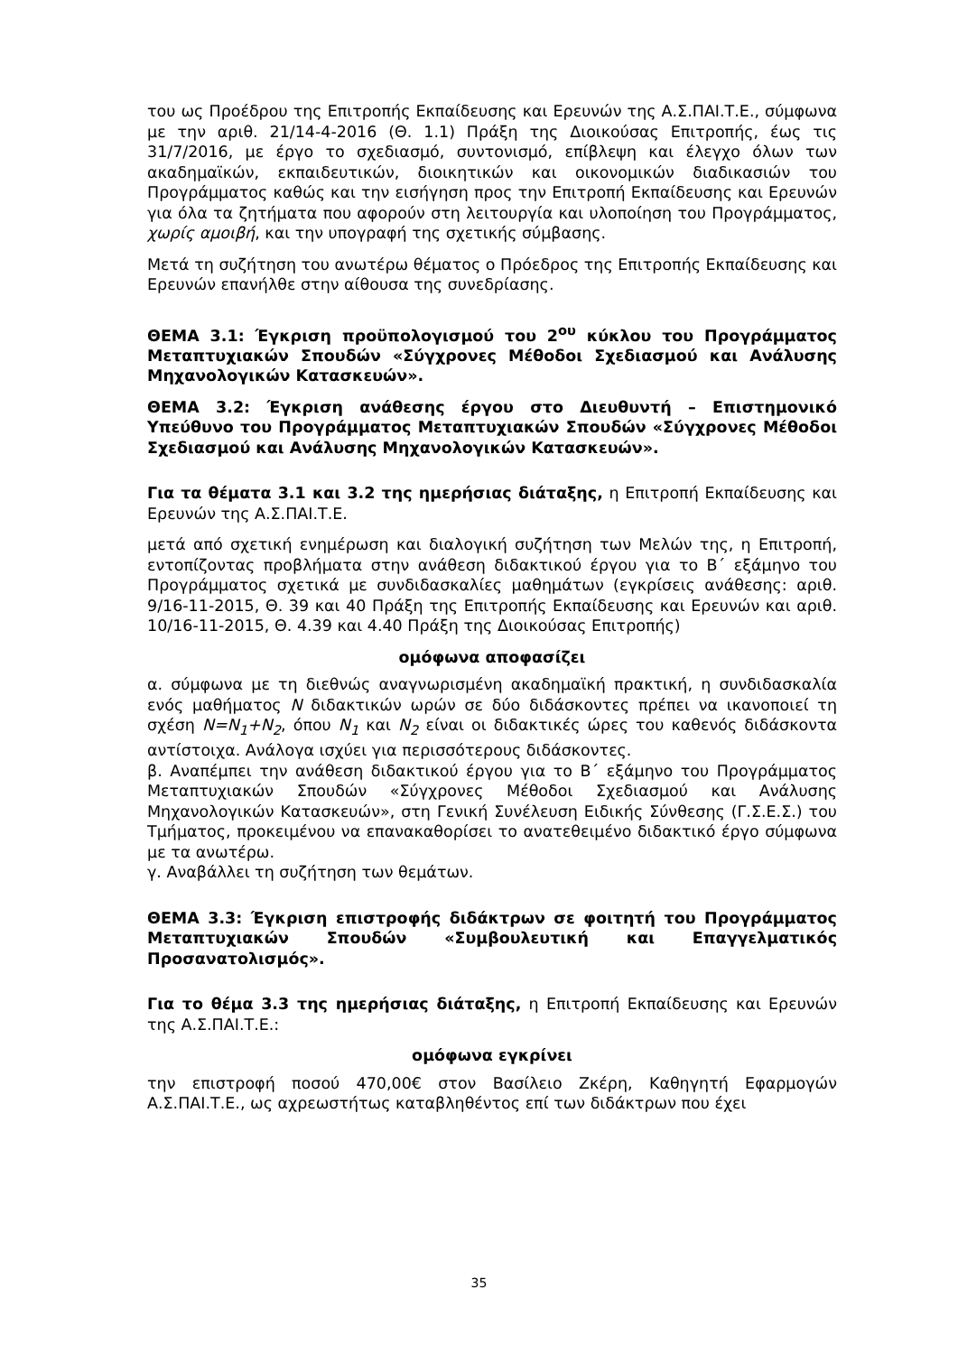του ως Προέδρου της Επιτροπής Εκπαίδευσης και Ερευνών της Α.Σ.ΠΑΙ.Τ.Ε., σύμφωνα με την αριθ. 21/14-4-2016 (Θ. 1.1) Πράξη της Διοικούσας Επιτροπής, έως τις 31/7/2016, με έργο το σχεδιασμό, συντονισμό, επίβλεψη και έλεγχο όλων των ακαδημαϊκών, εκπαιδευτικών, διοικητικών και οικονομικών διαδικασιών του Προγράμματος καθώς και την εισήγηση προς την Επιτροπή Εκπαίδευσης και Ερευνών για όλα τα ζητήματα που αφορούν στη λειτουργία και υλοποίηση του Προγράμματος, χωρίς αμοιβή, και την υπογραφή της σχετικής σύμβασης.
Μετά τη συζήτηση του ανωτέρω θέματος ο Πρόεδρος της Επιτροπής Εκπαίδευσης και Ερευνών επανήλθε στην αίθουσα της συνεδρίασης.
ΘΕΜΑ 3.1: Έγκριση προϋπολογισμού του 2<sup>ου</sup> κύκλου του Προγράμματος Μεταπτυχιακών Σπουδών «Σύγχρονες Μέθοδοι Σχεδιασμού και Ανάλυσης Μηχανολογικών Κατασκευών».
ΘΕΜΑ 3.2: Έγκριση ανάθεσης έργου στο Διευθυντή – Επιστημονικό Υπεύθυνο του Προγράμματος Μεταπτυχιακών Σπουδών «Σύγχρονες Μέθοδοι Σχεδιασμού και Ανάλυσης Μηχανολογικών Κατασκευών».
Για τα θέματα 3.1 και 3.2 της ημερήσιας διάταξης, η Επιτροπή Εκπαίδευσης και Ερευνών της Α.Σ.ΠΑΙ.Τ.Ε.
μετά από σχετική ενημέρωση και διαλογική συζήτηση των Μελών της, η Επιτροπή, εντοπίζοντας προβλήματα στην ανάθεση διδακτικού έργου για το Β΄ εξάμηνο του Προγράμματος σχετικά με συνδιδασκαλίες μαθημάτων (εγκρίσεις ανάθεσης: αριθ. 9/16-11-2015, Θ. 39 και 40 Πράξη της Επιτροπής Εκπαίδευσης και Ερευνών και αριθ. 10/16-11-2015, Θ. 4.39 και 4.40 Πράξη της Διοικούσας Επιτροπής)
ομόφωνα αποφασίζει
α. σύμφωνα με τη διεθνώς αναγνωρισμένη ακαδημαϊκή πρακτική, η συνδιδασκαλία ενός μαθήματος N διδακτικών ωρών σε δύο διδάσκοντες πρέπει να ικανοποιεί τη σχέση N=N<sub>1</sub>+N<sub>2</sub>, όπου N<sub>1</sub> και N<sub>2</sub> είναι οι διδακτικές ώρες του καθενός διδάσκοντα αντίστοιχα. Ανάλογα ισχύει για περισσότερους διδάσκοντες.
β. Αναπέμπει την ανάθεση διδακτικού έργου για το Β΄ εξάμηνο του Προγράμματος Μεταπτυχιακών Σπουδών «Σύγχρονες Μέθοδοι Σχεδιασμού και Ανάλυσης Μηχανολογικών Κατασκευών», στη Γενική Συνέλευση Ειδικής Σύνθεσης (Γ.Σ.Ε.Σ.) του Τμήματος, προκειμένου να επανακαθορίσει το ανατεθειμένο διδακτικό έργο σύμφωνα με τα ανωτέρω.
γ. Αναβάλλει τη συζήτηση των θεμάτων.
ΘΕΜΑ 3.3: Έγκριση επιστροφής διδάκτρων σε φοιτητή του Προγράμματος Μεταπτυχιακών Σπουδών «Συμβουλευτική και Επαγγελματικός Προσανατολισμός».
Για το θέμα 3.3 της ημερήσιας διάταξης, η Επιτροπή Εκπαίδευσης και Ερευνών της Α.Σ.ΠΑΙ.Τ.Ε.:
ομόφωνα εγκρίνει
την επιστροφή ποσού 470,00€ στον Βασίλειο Ζκέρη, Καθηγητή Εφαρμογών Α.Σ.ΠΑΙ.Τ.Ε., ως αχρεωστήτως καταβληθέντος επί των διδάκτρων που έχει
35